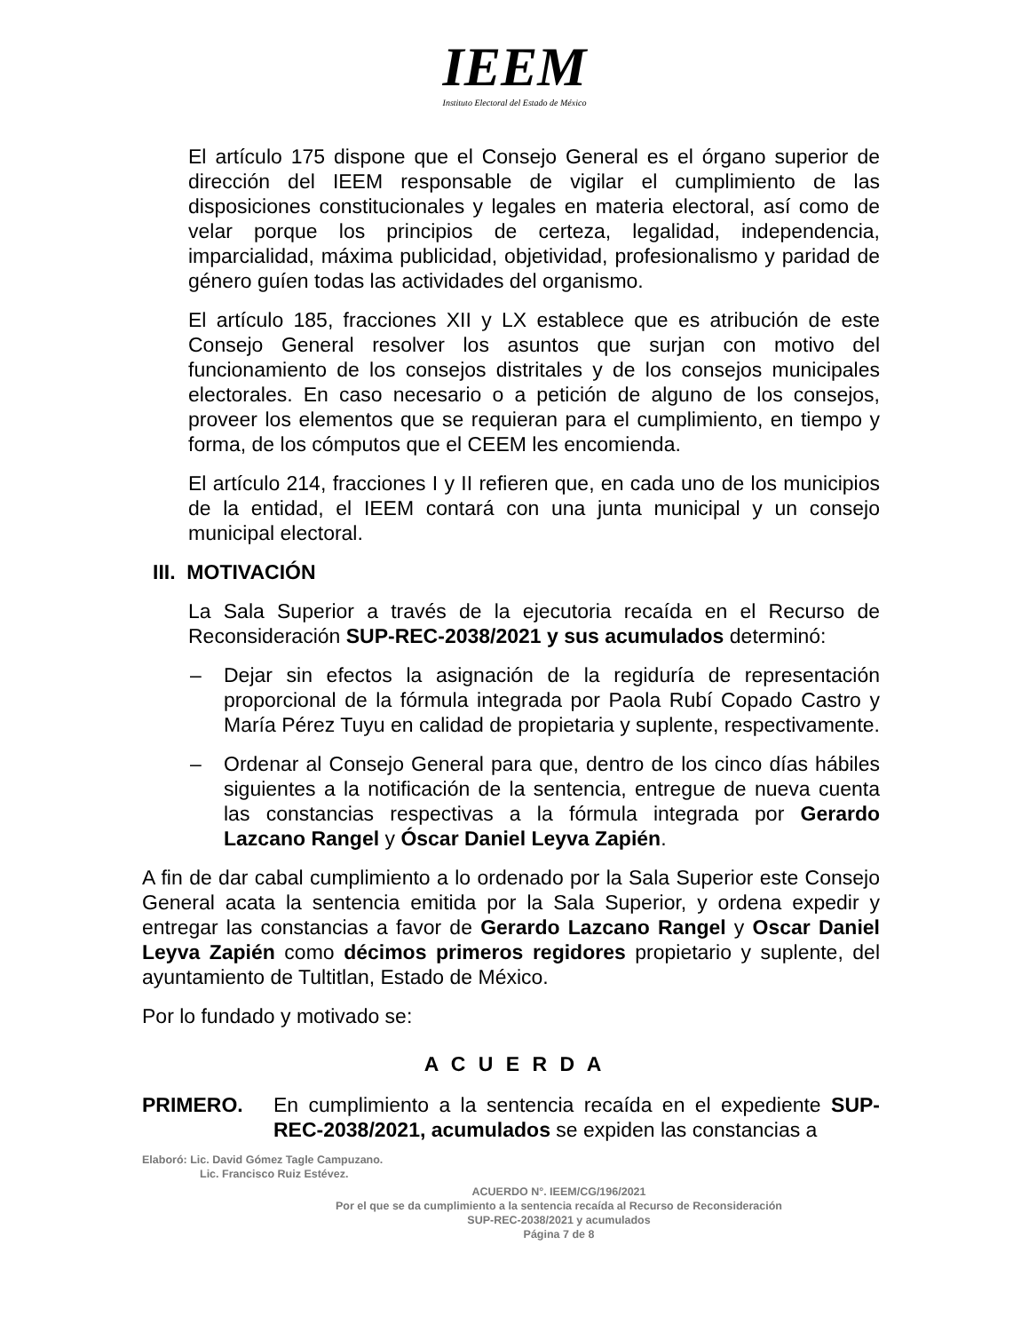IEEM
Instituto Electoral del Estado de México
El artículo 175 dispone que el Consejo General es el órgano superior de dirección del IEEM responsable de vigilar el cumplimiento de las disposiciones constitucionales y legales en materia electoral, así como de velar porque los principios de certeza, legalidad, independencia, imparcialidad, máxima publicidad, objetividad, profesionalismo y paridad de género guíen todas las actividades del organismo.
El artículo 185, fracciones XII y LX establece que es atribución de este Consejo General resolver los asuntos que surjan con motivo del funcionamiento de los consejos distritales y de los consejos municipales electorales. En caso necesario o a petición de alguno de los consejos, proveer los elementos que se requieran para el cumplimiento, en tiempo y forma, de los cómputos que el CEEM les encomienda.
El artículo 214, fracciones I y II refieren que, en cada uno de los municipios de la entidad, el IEEM contará con una junta municipal y un consejo municipal electoral.
III. MOTIVACIÓN
La Sala Superior a través de la ejecutoria recaída en el Recurso de Reconsideración SUP-REC-2038/2021 y sus acumulados determinó:
– Dejar sin efectos la asignación de la regiduría de representación proporcional de la fórmula integrada por Paola Rubí Copado Castro y María Pérez Tuyu en calidad de propietaria y suplente, respectivamente.
– Ordenar al Consejo General para que, dentro de los cinco días hábiles siguientes a la notificación de la sentencia, entregue de nueva cuenta las constancias respectivas a la fórmula integrada por Gerardo Lazcano Rangel y Óscar Daniel Leyva Zapién.
A fin de dar cabal cumplimiento a lo ordenado por la Sala Superior este Consejo General acata la sentencia emitida por la Sala Superior, y ordena expedir y entregar las constancias a favor de Gerardo Lazcano Rangel y Oscar Daniel Leyva Zapién como décimos primeros regidores propietario y suplente, del ayuntamiento de Tultitlan, Estado de México.
Por lo fundado y motivado se:
A C U E R D A
PRIMERO. En cumplimiento a la sentencia recaída en el expediente SUP-REC-2038/2021, acumulados se expiden las constancias a
Elaboró: Lic. David Gómez Tagle Campuzano.
Lic. Francisco Ruiz Estévez.
ACUERDO N°. IEEM/CG/196/2021
Por el que se da cumplimiento a la sentencia recaída al Recurso de Reconsideración
SUP-REC-2038/2021 y acumulados
Página 7 de 8